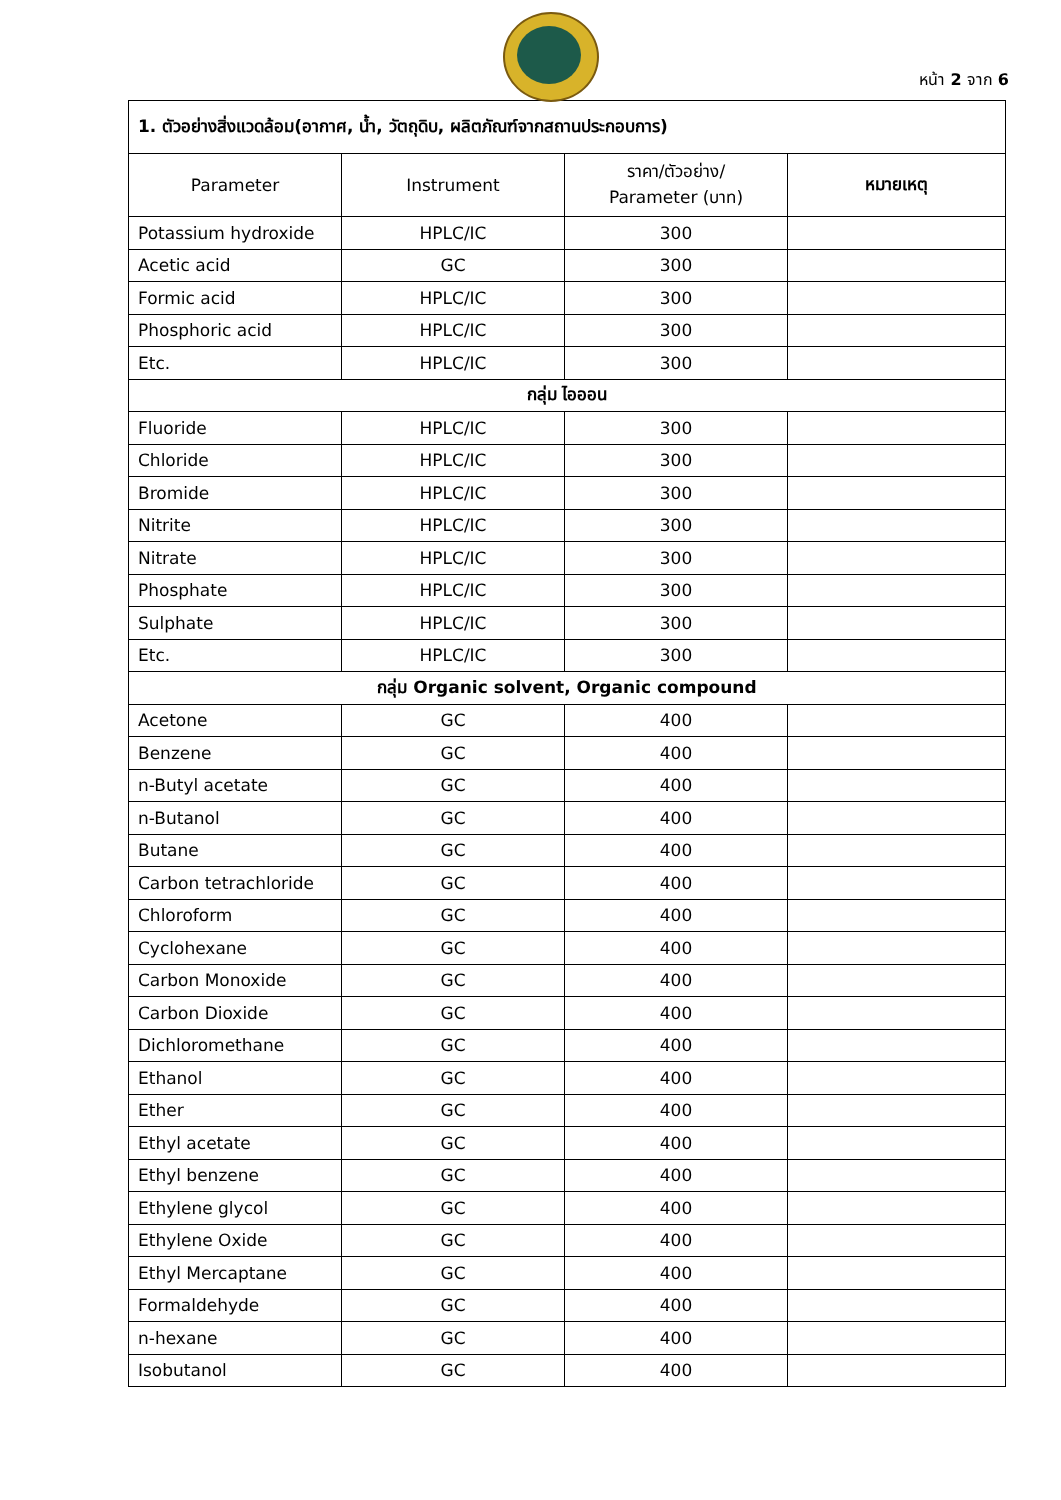หน้า 2 จาก 6
| 1. ตัวอย่างสิ่งแวดล้อม(อากาศ, น้ำ, วัตถุดิบ, ผลิตภัณฑ์จากสถานประกอบการ) | | | |
| Parameter | Instrument | ราคา/ตัวอย่าง/ Parameter (บาท) | หมายเหตุ |
| Potassium hydroxide | HPLC/IC | 300 | |
| Acetic acid | GC | 300 | |
| Formic acid | HPLC/IC | 300 | |
| Phosphoric acid | HPLC/IC | 300 | |
| Etc. | HPLC/IC | 300 | |
| กลุ่ม ไอออน | | | |
| Fluoride | HPLC/IC | 300 | |
| Chloride | HPLC/IC | 300 | |
| Bromide | HPLC/IC | 300 | |
| Nitrite | HPLC/IC | 300 | |
| Nitrate | HPLC/IC | 300 | |
| Phosphate | HPLC/IC | 300 | |
| Sulphate | HPLC/IC | 300 | |
| Etc. | HPLC/IC | 300 | |
| กลุ่ม Organic solvent, Organic compound | | | |
| Acetone | GC | 400 | |
| Benzene | GC | 400 | |
| n-Butyl acetate | GC | 400 | |
| n-Butanol | GC | 400 | |
| Butane | GC | 400 | |
| Carbon tetrachloride | GC | 400 | |
| Chloroform | GC | 400 | |
| Cyclohexane | GC | 400 | |
| Carbon Monoxide | GC | 400 | |
| Carbon Dioxide | GC | 400 | |
| Dichloromethane | GC | 400 | |
| Ethanol | GC | 400 | |
| Ether | GC | 400 | |
| Ethyl acetate | GC | 400 | |
| Ethyl benzene | GC | 400 | |
| Ethylene glycol | GC | 400 | |
| Ethylene Oxide | GC | 400 | |
| Ethyl Mercaptane | GC | 400 | |
| Formaldehyde | GC | 400 | |
| n-hexane | GC | 400 | |
| Isobutanol | GC | 400 | |